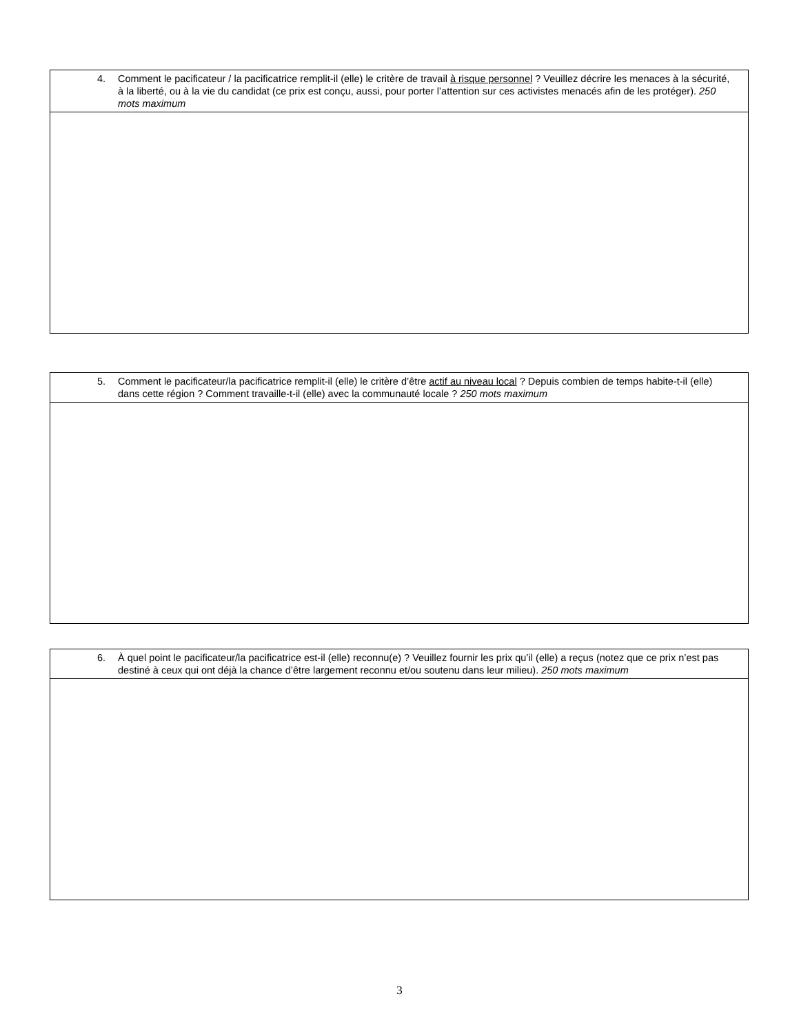| 4. Comment le pacificateur / la pacificatrice remplit-il (elle) le critère de travail à risque personnel ? Veuillez décrire les menaces à la sécurité, à la liberté, ou à la vie du candidat (ce prix est conçu, aussi, pour porter l’attention sur ces activistes menacés afin de les protéger). 250 mots maximum |
| 5. Comment le pacificateur/la pacificatrice remplit-il (elle) le critère d’être actif au niveau local ? Depuis combien de temps habite-t-il (elle) dans cette région ? Comment travaille-t-il (elle) avec la communauté locale ? 250 mots maximum |
| 6. À quel point le pacificateur/la pacificatrice est-il (elle) reconnu(e) ? Veuillez fournir les prix qu’il (elle) a reçus (notez que ce prix n’est pas destiné à ceux qui ont déjà la chance d’être largement reconnu et/ou soutenu dans leur milieu). 250 mots maximum |
3